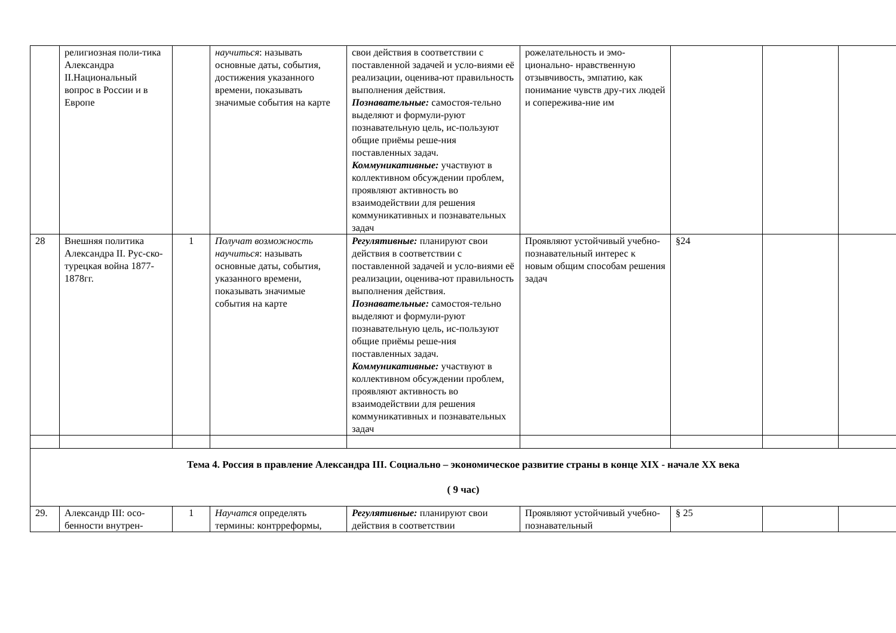| | религиозная поли-тика Александра II.Национальный вопрос в России и в Европе | | научиться : называть основные даты, события, достижения указанного времени, показывать значимые события на карте | свои действия в соответствии с поставленной задачей и усло-виями её реализации, оценива-ют правильность выполнения действия. Познавательные: самостоя-тельно выделяют и формули-руют познавательную цель, ис-пользуют общие приёмы реше-ния поставленных задач. Коммуникативные: участвуют в коллективном обсуждении проблем, проявляют активность во взаимодействии для решения коммуникативных и познавательных задач | рожелательность и эмо-ционально- нравственную отзывчивость, эмпатию, как понимание чувств дру-гих людей и сопережива-ние им | | | |
| 28 | Внешняя политика Александра II. Рус-ско-турецкая война 1877-1878гг. | 1 | Получат возможность научиться : называть основные даты, события, указанного времени, показывать значимые события на карте | Регулятивные: планируют свои действия в соответствии с поставленной задачей и усло-виями её реализации, оценива-ют правильность выполнения действия. Познавательные: самостоя-тельно выделяют и формули-руют познавательную цель, ис-пользуют общие приёмы реше-ния поставленных задач. Коммуникативные: участвуют в коллективном обсуждении проблем, проявляют активность во взаимодействии для решения коммуникативных и познавательных задач | Проявляют устойчивый учебно-познавательный интерес к новым общим способам решения задач | §24 | | |
| Тема 4. Россия в правление Александра III. Социально – экономическое развитие страны в конце XIX - начале XX века ( 9 час) | | | | | | | | |
| 29. | Александр III: осо-бенности внутрен- | 1 | Научатся определять термины: контрреформы, | Регулятивные: планируют свои действия в соответствии | Проявляют устойчивый учебно- познавательный | § 25 | | |